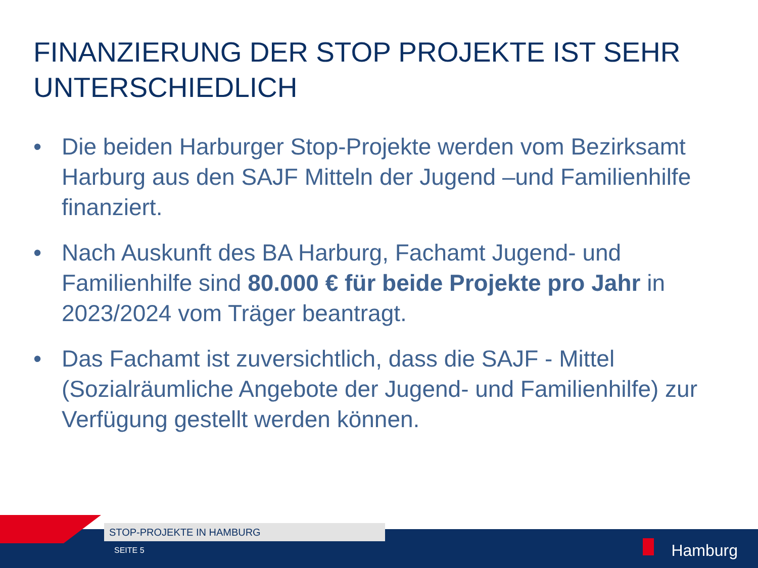FINANZIERUNG DER STOP PROJEKTE IST SEHR UNTERSCHIEDLICH
• Die beiden Harburger Stop-Projekte werden vom Bezirksamt Harburg aus den SAJF Mitteln der Jugend –und Familienhilfe finanziert.
• Nach Auskunft des BA Harburg, Fachamt Jugend- und Familienhilfe sind 80.000 € für beide Projekte pro Jahr in 2023/2024 vom Träger beantragt.
• Das Fachamt ist zuversichtlich, dass die SAJF - Mittel (Sozialräumliche Angebote der Jugend- und Familienhilfe) zur Verfügung gestellt werden können.
STOP-PROJEKTE IN HAMBURG
SEITE 5 Hamburg